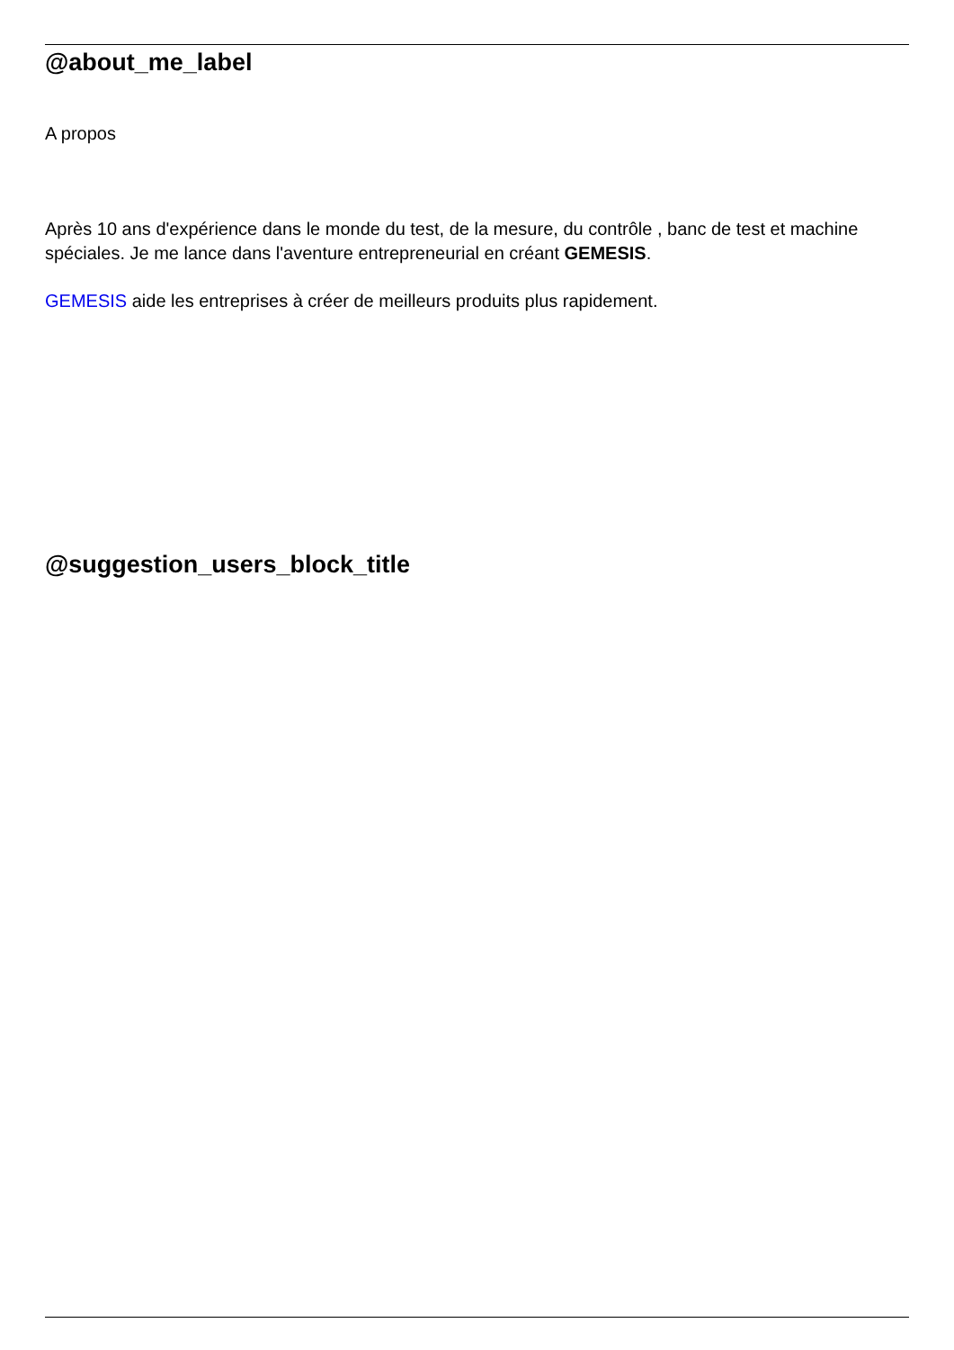@about_me_label
A propos
Après 10 ans d'expérience dans le monde du test, de la mesure, du contrôle , banc de test et machine spéciales. Je me lance dans l'aventure entrepreneurial en créant GEMESIS.
GEMESIS aide les entreprises à créer de meilleurs produits plus rapidement.
@suggestion_users_block_title